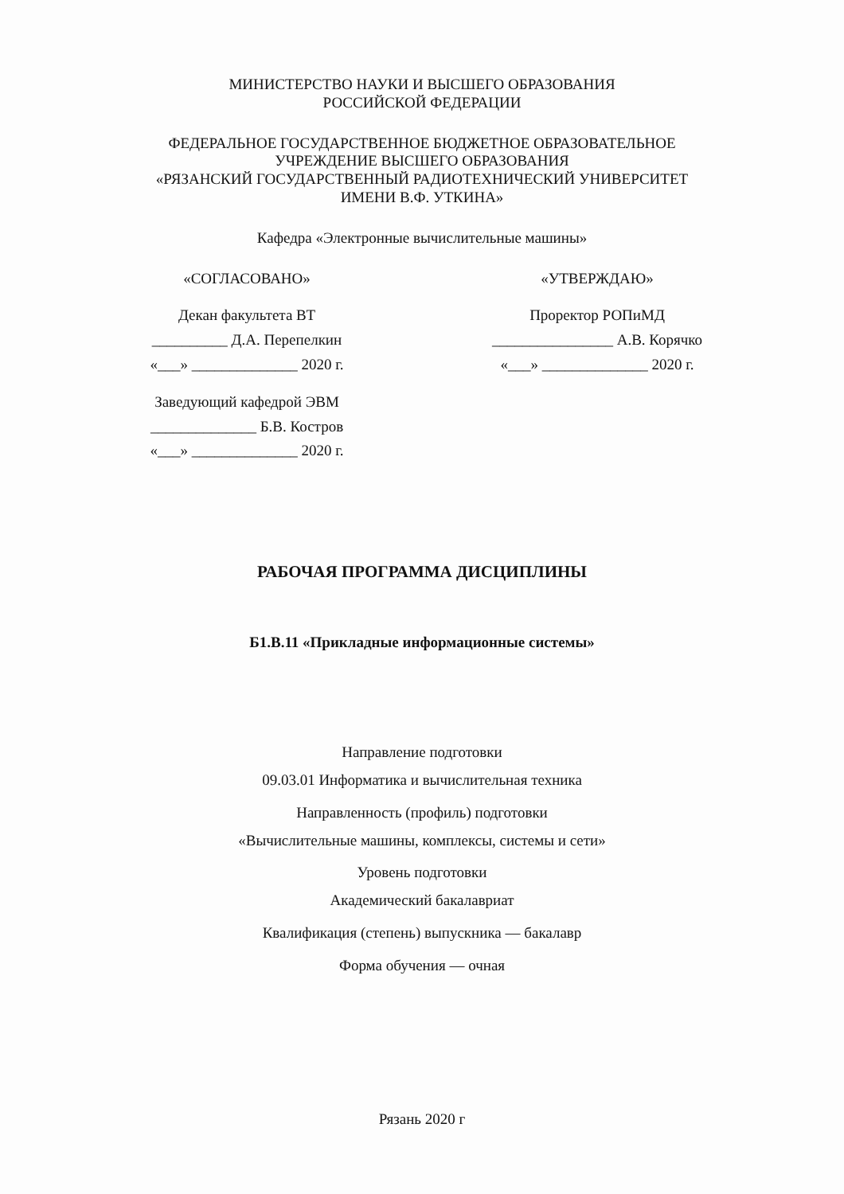МИНИСТЕРСТВО НАУКИ И ВЫСШЕГО ОБРАЗОВАНИЯ
РОССИЙСКОЙ ФЕДЕРАЦИИ
ФЕДЕРАЛЬНОЕ ГОСУДАРСТВЕННОЕ БЮДЖЕТНОЕ ОБРАЗОВАТЕЛЬНОЕ
УЧРЕЖДЕНИЕ ВЫСШЕГО ОБРАЗОВАНИЯ
«РЯЗАНСКИЙ ГОСУДАРСТВЕННЫЙ РАДИОТЕХНИЧЕСКИЙ УНИВЕРСИТЕТ
ИМЕНИ В.Ф. УТКИНА»
Кафедра «Электронные вычислительные машины»
«СОГЛАСОВАНО»
Декан факультета ВТ
__________ Д.А. Перепелкин
«___» ______________ 2020 г.
Заведующий кафедрой ЭВМ
______________ Б.В. Костров
«___» ______________ 2020 г.
«УТВЕРЖДАЮ»
Проректор РОПиМД
________________ А.В. Корячко
«___» ______________ 2020 г.
РАБОЧАЯ ПРОГРАММА ДИСЦИПЛИНЫ
Б1.В.11 «Прикладные информационные системы»
Направление подготовки
09.03.01 Информатика и вычислительная техника
Направленность (профиль) подготовки
«Вычислительные машины, комплексы, системы и сети»
Уровень подготовки
Академический бакалавриат
Квалификация (степень) выпускника — бакалавр
Форма обучения — очная
Рязань 2020 г